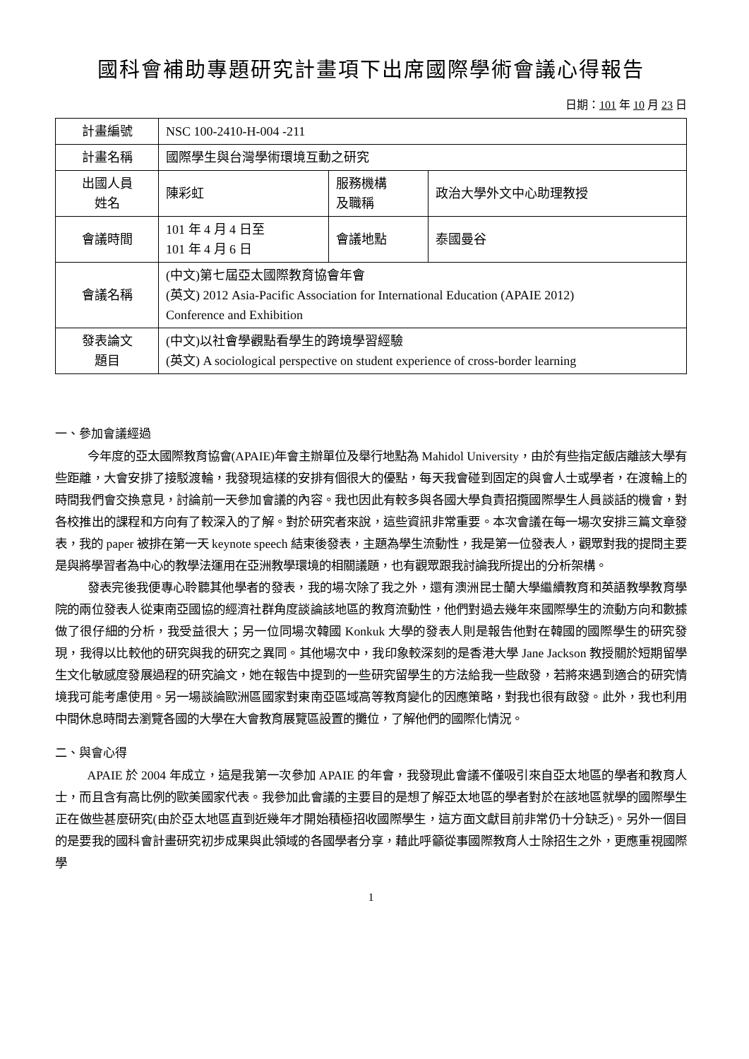國科會補助專題研究計畫項下出席國際學術會議心得報告
日期：101 年 10 月 23 日
| 計畫編號 | NSC 100-2410-H-004 -211 | | |
| 計畫名稱 | 國際學生與台灣學術環境互動之研究 | | |
| 出國人員 姓名 | 陳彩虹 | 服務機構 及職稱 | 政治大學外文中心助理教授 |
| 會議時間 | 101 年 4 月 4 日至 101 年 4 月 6 日 | 會議地點 | 泰國曼谷 |
| 會議名稱 | (中文)第七屆亞太國際教育協會年會 (英文) 2012 Asia-Pacific Association for International Education (APAIE 2012) Conference and Exhibition | | |
| 發表論文 題目 | (中文)以社會學觀點看學生的跨境學習經驗 (英文) A sociological perspective on student experience of cross-border learning | | |
一、參加會議經過
今年度的亞太國際教育協會(APAIE)年會主辦單位及舉行地點為 Mahidol University，由於有些指定飯店離該大學有些距離，大會安排了接駁渡輪，我發現這樣的安排有個很大的優點，每天我會碰到固定的與會人士或學者，在渡輪上的時間我們會交換意見，討論前一天參加會議的內容。我也因此有較多與各國大學負責招攬國際學生人員談話的機會，對各校推出的課程和方向有了較深入的了解。對於研究者來說，這些資訊非常重要。本次會議在每一場次安排三篇文章發表，我的 paper 被排在第一天 keynote speech 結束後發表，主題為學生流動性，我是第一位發表人，觀眾對我的提問主要是與將學習者為中心的教學法運用在亞洲教學環境的相關議題，也有觀眾跟我討論我所提出的分析架構。
發表完後我便專心聆聽其他學者的發表，我的場次除了我之外，還有澳洲昆士蘭大學繼續教育和英語教學教育學院的兩位發表人從東南亞國協的經濟社群角度談論該地區的教育流動性，他們對過去幾年來國際學生的流動方向和數據做了很仔細的分析，我受益很大；另一位同場次韓國 Konkuk 大學的發表人則是報告他對在韓國的國際學生的研究發現，我得以比較他的研究與我的研究之異同。其他場次中，我印象較深刻的是香港大學 Jane Jackson 教授關於短期留學生文化敏感度發展過程的研究論文，她在報告中提到的一些研究留學生的方法給我一些啟發，若將來遇到適合的研究情境我可能考慮使用。另一場談論歐洲區國家對東南亞區域高等教育變化的因應策略，對我也很有啟發。此外，我也利用中間休息時間去瀏覽各國的大學在大會教育展覽區設置的攤位，了解他們的國際化情況。
二、與會心得
APAIE 於 2004 年成立，這是我第一次參加 APAIE 的年會，我發現此會議不僅吸引來自亞太地區的學者和教育人士，而且含有高比例的歐美國家代表。我參加此會議的主要目的是想了解亞太地區的學者對於在該地區就學的國際學生正在做些甚麼研究(由於亞太地區直到近幾年才開始積極招收國際學生，這方面文獻目前非常仍十分缺乏)。另外一個目的是要我的國科會計畫研究初步成果與此領域的各國學者分享，藉此呼籲從事國際教育人士除招生之外，更應重視國際學
1